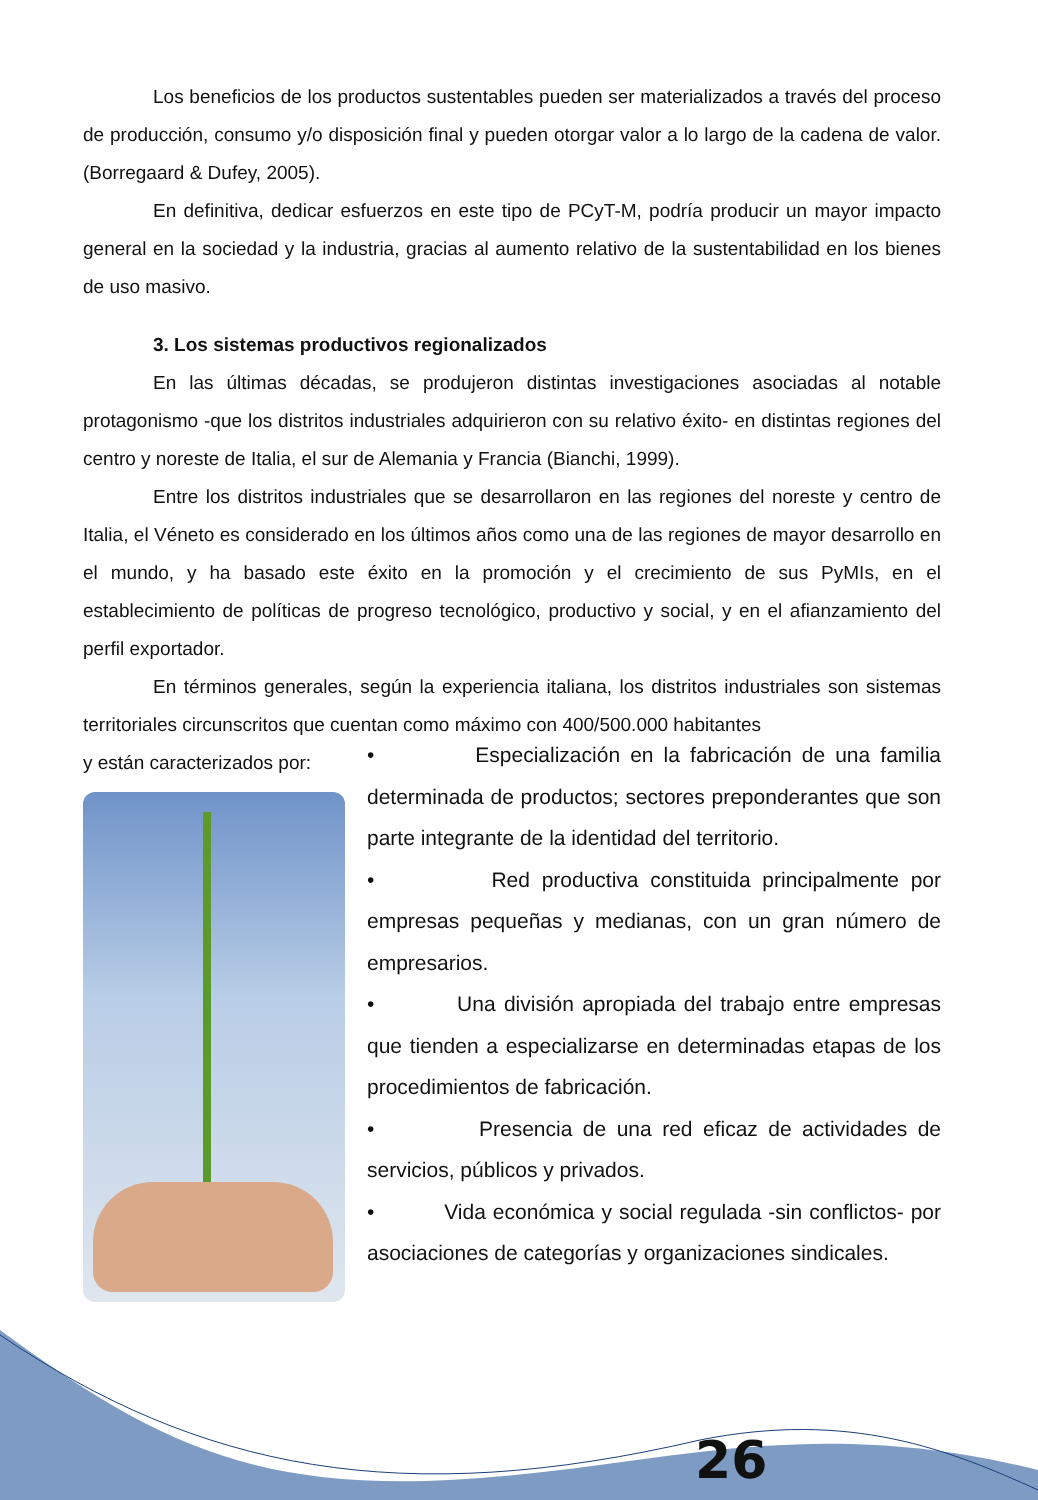Los beneficios de los productos sustentables pueden ser materializados a través del proceso de producción, consumo y/o disposición final y pueden otorgar valor a lo largo de la cadena de valor. (Borregaard & Dufey, 2005).
En definitiva, dedicar esfuerzos en este tipo de PCyT-M, podría producir un mayor impacto general en la sociedad y la industria, gracias al aumento relativo de la sustentabilidad en los bienes de uso masivo.
3. Los sistemas productivos regionalizados
En las últimas décadas, se produjeron distintas investigaciones asociadas al notable protagonismo -que los distritos industriales adquirieron con su relativo éxito- en distintas regiones del centro y noreste de Italia, el sur de Alemania y Francia (Bianchi, 1999).
Entre los distritos industriales que se desarrollaron en las regiones del noreste y centro de Italia, el Véneto es considerado en los últimos años como una de las regiones de mayor desarrollo en el mundo, y ha basado este éxito en la promoción y el crecimiento de sus PyMIs, en el establecimiento de políticas de progreso tecnológico, productivo y social, y en el afianzamiento del perfil exportador.
En términos generales, según la experiencia italiana, los distritos industriales son sistemas territoriales circunscritos que cuentan como máximo con 400/500.000 habitantes
y están caracterizados por:
• Especialización en la fabricación de una familia determinada de productos; sectores preponderantes que son parte integrante de la identidad del territorio.
• Red productiva constituida principalmente por empresas pequeñas y medianas, con un gran número de empresarios.
• Una división apropiada del trabajo entre empresas que tienden a especializarse en determinadas etapas de los procedimientos de fabricación.
• Presencia de una red eficaz de actividades de servicios, públicos y privados.
• Vida económica y social regulada -sin conflictos- por asociaciones de categorías y organizaciones sindicales.
26